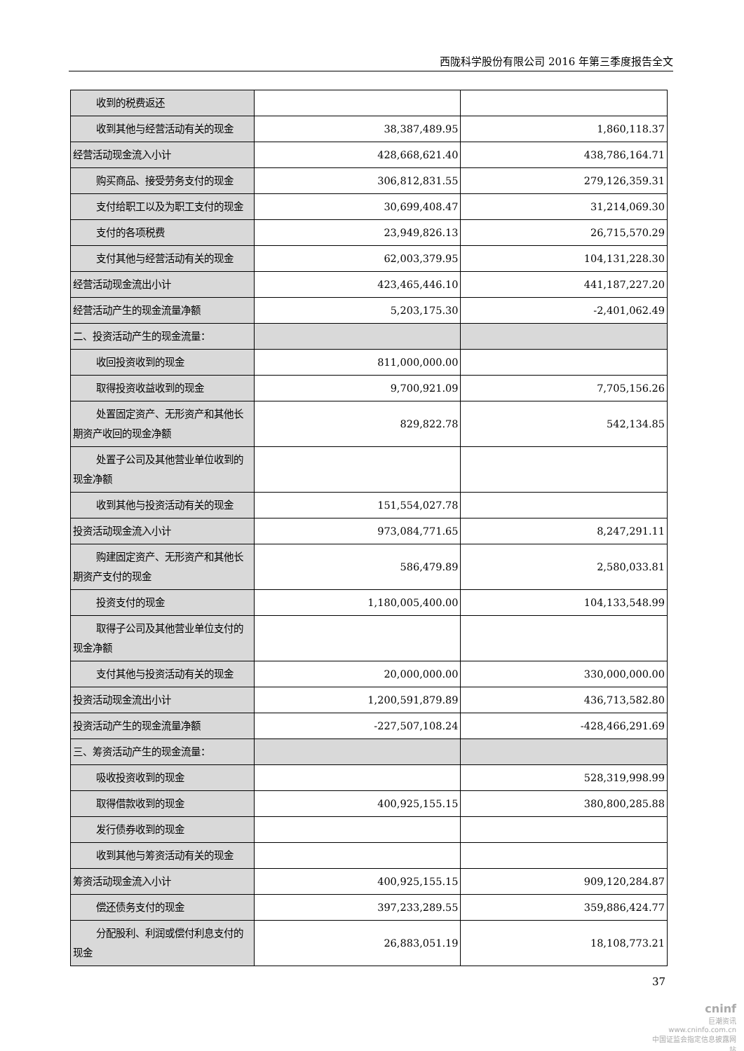西陇科学股份有限公司 2016 年第三季度报告全文
| 收到的税费返还 | | |
| 收到其他与经营活动有关的现金 | 38,387,489.95 | 1,860,118.37 |
| 经营活动现金流入小计 | 428,668,621.40 | 438,786,164.71 |
| 购买商品、接受劳务支付的现金 | 306,812,831.55 | 279,126,359.31 |
| 支付给职工以及为职工支付的现金 | 30,699,408.47 | 31,214,069.30 |
| 支付的各项税费 | 23,949,826.13 | 26,715,570.29 |
| 支付其他与经营活动有关的现金 | 62,003,379.95 | 104,131,228.30 |
| 经营活动现金流出小计 | 423,465,446.10 | 441,187,227.20 |
| 经营活动产生的现金流量净额 | 5,203,175.30 | -2,401,062.49 |
| 二、投资活动产生的现金流量： | | |
| 收回投资收到的现金 | 811,000,000.00 | |
| 取得投资收益收到的现金 | 9,700,921.09 | 7,705,156.26 |
| 处置固定资产、无形资产和其他长期资产收回的现金净额 | 829,822.78 | 542,134.85 |
| 处置子公司及其他营业单位收到的现金净额 | | |
| 收到其他与投资活动有关的现金 | 151,554,027.78 | |
| 投资活动现金流入小计 | 973,084,771.65 | 8,247,291.11 |
| 购建固定资产、无形资产和其他长期资产支付的现金 | 586,479.89 | 2,580,033.81 |
| 投资支付的现金 | 1,180,005,400.00 | 104,133,548.99 |
| 取得子公司及其他营业单位支付的现金净额 | | |
| 支付其他与投资活动有关的现金 | 20,000,000.00 | 330,000,000.00 |
| 投资活动现金流出小计 | 1,200,591,879.89 | 436,713,582.80 |
| 投资活动产生的现金流量净额 | -227,507,108.24 | -428,466,291.69 |
| 三、筹资活动产生的现金流量： | | |
| 吸收投资收到的现金 | | 528,319,998.99 |
| 取得借款收到的现金 | 400,925,155.15 | 380,800,285.88 |
| 发行债券收到的现金 | | |
| 收到其他与筹资活动有关的现金 | | |
| 筹资活动现金流入小计 | 400,925,155.15 | 909,120,284.87 |
| 偿还债务支付的现金 | 397,233,289.55 | 359,886,424.77 |
| 分配股利、利润或偿付利息支付的现金 | 26,883,051.19 | 18,108,773.21 |
37
cninf
巨潮资讯
www.cninfo.com.cn
中国证监会指定信息披露网站